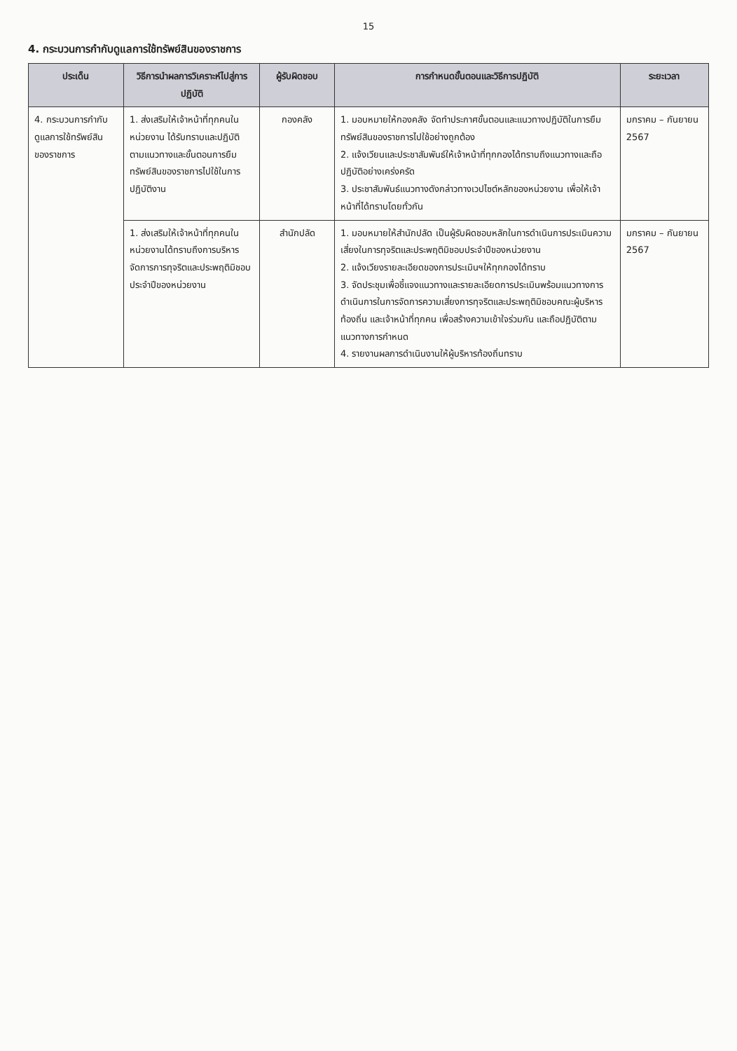15
4. กระบวนการกำกับดูแลการใช้ทรัพย์สินของราชการ
| ประเด็น | วิธีการนำผลการวิเคราะห์ไปสู่การปฏิบัติ | ผู้รับผิดชอบ | การกำหนดขั้นตอนและวิธีการปฏิบัติ | ระยะเวลา |
| --- | --- | --- | --- | --- |
| 4. กระบวนการกำกับดูแลการใช้ทรัพย์สินของราชการ | 1. ส่งเสริมให้เจ้าหน้าที่ทุกคนในหน่วยงาน ได้รับทราบและปฏิบัติตามแนวทางและขั้นตอนการยืมทรัพย์สินของราชการไปใช้ในการปฏิบัติงาน | กองคลัง | 1. มอบหมายให้กองคลัง จัดทำประกาศขั้นตอนและแนวทางปฏิบัติในการยืมทรัพย์สินของราชการไปใช้อย่างถูกต้อง 2. แจ้งเวียนและประชาสัมพันธ์ให้เจ้าหน้าที่ทุกกองได้ทราบถึงแนวทางและถือปฏิบัติอย่างเคร่งครัด 3. ประชาสัมพันธ์แนวทางดังกล่าวทางเวปไซต์หลักของหน่วยงาน เพื่อให้เจ้าหน้าที่ได้ทราบโดยทั่วกัน | มกราคม – กันยายน 2567 |
| | 1. ส่งเสริมให้เจ้าหน้าที่ทุกคนในหน่วยงานได้ทราบถึงการบริหารจัดการการทุจริตและประพฤติมิชอบประจำปีของหน่วยงาน | สำนักปลัด | 1. มอบหมายให้สำนักปลัด เป็นผู้รับผิดชอบหลักในการดำเนินการประเมินความเสี่ยงในการทุจริตและประพฤติมิชอบประจำปีของหน่วยงาน 2. แจ้งเวียงรายละเอียดของการประเมินฯให้ทุกกองได้ทราบ 3. จัดประชุมเพื่อชี้แจงแนวทางและรายละเอียดการประเมินพร้อมแนวทางการดำเนินการในการจัดการความเสี่ยงการทุจริตและประพฤติมิชอบคณะผู้บริหารท้องถิ่น และเจ้าหน้าที่ทุกคน เพื่อสร้างความเข้าใจร่วมกัน และถือปฏิบัติตามแนวทางการกำหนด 4. รายงานผลการดำเนินงานให้ผู้บริหารท้องถิ่นทราบ | มกราคม – กันยายน 2567 |